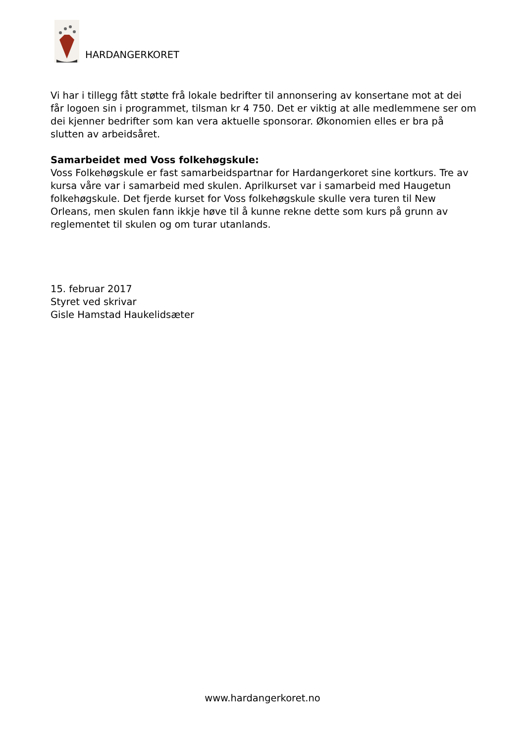HARDANGERKORET
Vi har i tillegg fått støtte frå lokale bedrifter til annonsering av konsertane mot at dei får logoen sin i programmet, tilsman kr 4 750. Det er viktig at alle medlemmene ser om dei kjenner bedrifter som kan vera aktuelle sponsorar. Økonomien elles er bra på slutten av arbeidsåret.
Samarbeidet med Voss folkehøgskule:
Voss Folkehøgskule er fast samarbeidspartnar for Hardangerkoret sine kortkurs. Tre av kursa våre var i samarbeid med skulen. Aprilkurset var i samarbeid med Haugetun folkehøgskule. Det fjerde kurset for Voss folkehøgskule skulle vera turen til New Orleans, men skulen fann ikkje høve til å kunne rekne dette som kurs på grunn av reglementet til skulen og om turar utanlands.
15. februar 2017
Styret ved skrivar
Gisle Hamstad Haukelidsæter
www.hardangerkoret.no